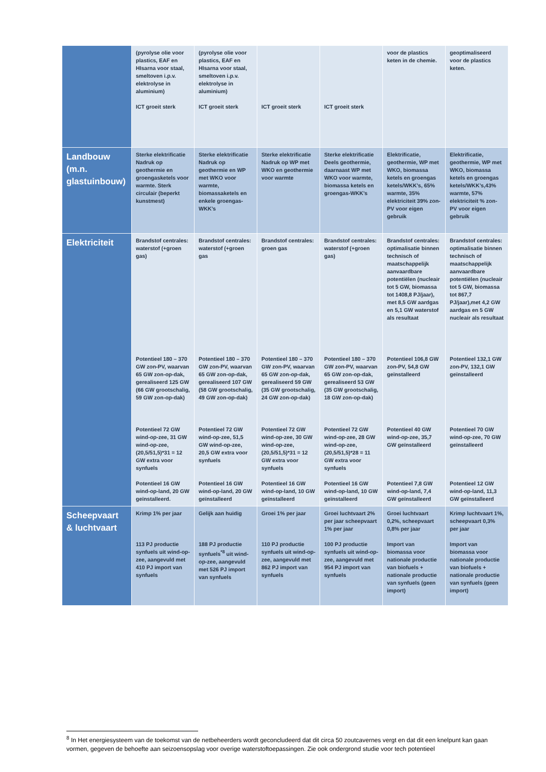| | (pyrolyse olie voor plastics, EAF en HIsarna voor staal, smeltoven i.p.v. elektrolyse in aluminium) ICT groeit sterk | (pyrolyse olie voor plastics, EAF en HIsarna voor staal, smeltoven i.p.v. elektrolyse in aluminium) ICT groeit sterk | ICT groeit sterk | ICT groeit sterk | voor de plastics keten in de chemie. | geoptimaliseerd voor de plastics keten. |
| Landbouw (m.n. glastuinbouw) | Sterke elektrificatie Nadruk op geothermie en groengasketels voor warmte. Sterk circulair (beperkt kunstmest) | Sterke elektrificatie Nadruk op geothermie en WP met WKO voor warmte, biomassaketels en enkele groengas-WKK’s | Sterke elektrificatie Nadruk op WP met WKO en geothermie voor warmte | Sterke elektrificatie Deels geothermie, daarnaast WP met WKO voor warmte, biomassa ketels en groengas-WKK’s | Elektrificatie, geothermie, WP met WKO, biomassa ketels en groengas ketels/WKK’s, 65% warmte, 35% elektriciteit 39% zon-PV voor eigen gebruik | Elektrificatie, geothermie, WP met WKO, biomassa ketels en groengas ketels/WKK’s,43% warmte, 57% elektriciteit % zon-PV voor eigen gebruik |
| Elektriciteit | Brandstof centrales: waterstof (+groen gas) Potentieel 180 – 370 GW zon-PV, waarvan 65 GW zon-op-dak, gerealiseerd 125 GW (66 GW grootschalig, 59 GW zon-op-dak) Potentieel 72 GW wind-op-zee, 31 GW wind-op-zee, (20,5/51,5)*31 = 12 GW extra voor synfuels Potentieel 16 GW wind-op-land, 20 GW geïnstalleerd. | Brandstof centrales: waterstof (+groen gas Potentieel 180 – 370 GW zon-PV, waarvan 65 GW zon-op-dak, gerealiseerd 107 GW (58 GW grootschalig, 49 GW zon-op-dak) Potentieel 72 GW wind-op-zee, 51,5 GW wind-op-zee, 20,5 GW extra voor synfuels Potentieel 16 GW wind-op-land, 20 GW geïnstalleerd | Brandstof centrales: groen gas Potentieel 180 – 370 GW zon-PV, waarvan 65 GW zon-op-dak, gerealiseerd 59 GW (35 GW grootschalig, 24 GW zon-op-dak) Potentieel 72 GW wind-op-zee, 30 GW wind-op-zee, (20,5/51,5)*31 = 12 GW extra voor synfuels Potentieel 16 GW wind-op-land, 10 GW geïnstalleerd | Brandstof centrales: waterstof (+groen gas) Potentieel 180 – 370 GW zon-PV, waarvan 65 GW zon-op-dak, gerealiseerd 53 GW (35 GW grootschalig, 18 GW zon-op-dak) Potentieel 72 GW wind-op-zee, 28 GW wind-op-zee, (20,5/51,5)*28 = 11 GW extra voor synfuels Potentieel 16 GW wind-op-land, 10 GW geïnstalleerd | Brandstof centrales: optimalisatie binnen technisch of maatschappelijk aanvaardbare potentiëlen (nucleair tot 5 GW, biomassa tot 1408,8 PJ/jaar), met 8,5 GW aardgas en 5,1 GW waterstof als resultaat Potentieel 106,8 GW zon-PV, 54,8 GW geïnstalleerd Potentieel 40 GW wind-op-zee, 35,7 GW geïnstalleerd Potentieel 7,8 GW wind-op-land, 7,4 GW geïnstalleerd | Brandstof centrales: optimalisatie binnen technisch of maatschappelijk aanvaardbare potentiëlen (nucleair tot 5 GW, biomassa tot 867,7 PJ/jaar),met 4,2 GW aardgas en 5 GW nucleair als resultaat Potentieel 132,1 GW zon-PV, 132,1 GW geïnstalleerd Potentieel 70 GW wind-op-zee, 70 GW geïnstalleerd Potentieel 12 GW wind-op-land, 11,3 GW geïnstalleerd |
| Scheepvaart & luchtvaart | Krimp 1% per jaar 113 PJ productie synfuels uit wind-op-zee, aangevuld met 410 PJ import van synfuels | Gelijk aan huidig 188 PJ productie synfuels<sup>*8</sup> uit wind-op-zee, aangevuld met 526 PJ import van synfuels | Groei 1% per jaar 110 PJ productie synfuels uit wind-op-zee, aangevuld met 862 PJ import van synfuels | Groei luchtvaart 2% per jaar scheepvaart 1% per jaar 100 PJ productie synfuels uit wind-op-zee, aangevuld met 954 PJ import van synfuels | Groei luchtvaart 0,2%, scheepvaart 0,8% per jaar Import van biomassa voor nationale productie van biofuels + nationale productie van synfuels (geen import) | Krimp luchtvaart 1%, scheepvaart 0,3% per jaar Import van biomassa voor nationale productie van biofuels + nationale productie van synfuels (geen import) |
<sup>8</sup> In Het energiesysteem van de toekomst van de netbeheerders wordt geconcludeerd dat dit circa 50 zoutcavernes vergt en dat dit een knelpunt kan gaan vormen, gegeven de behoefte aan seizoensopslag voor overige waterstoftoepassingen. Zie ook ondergrond studie voor tech potentieel